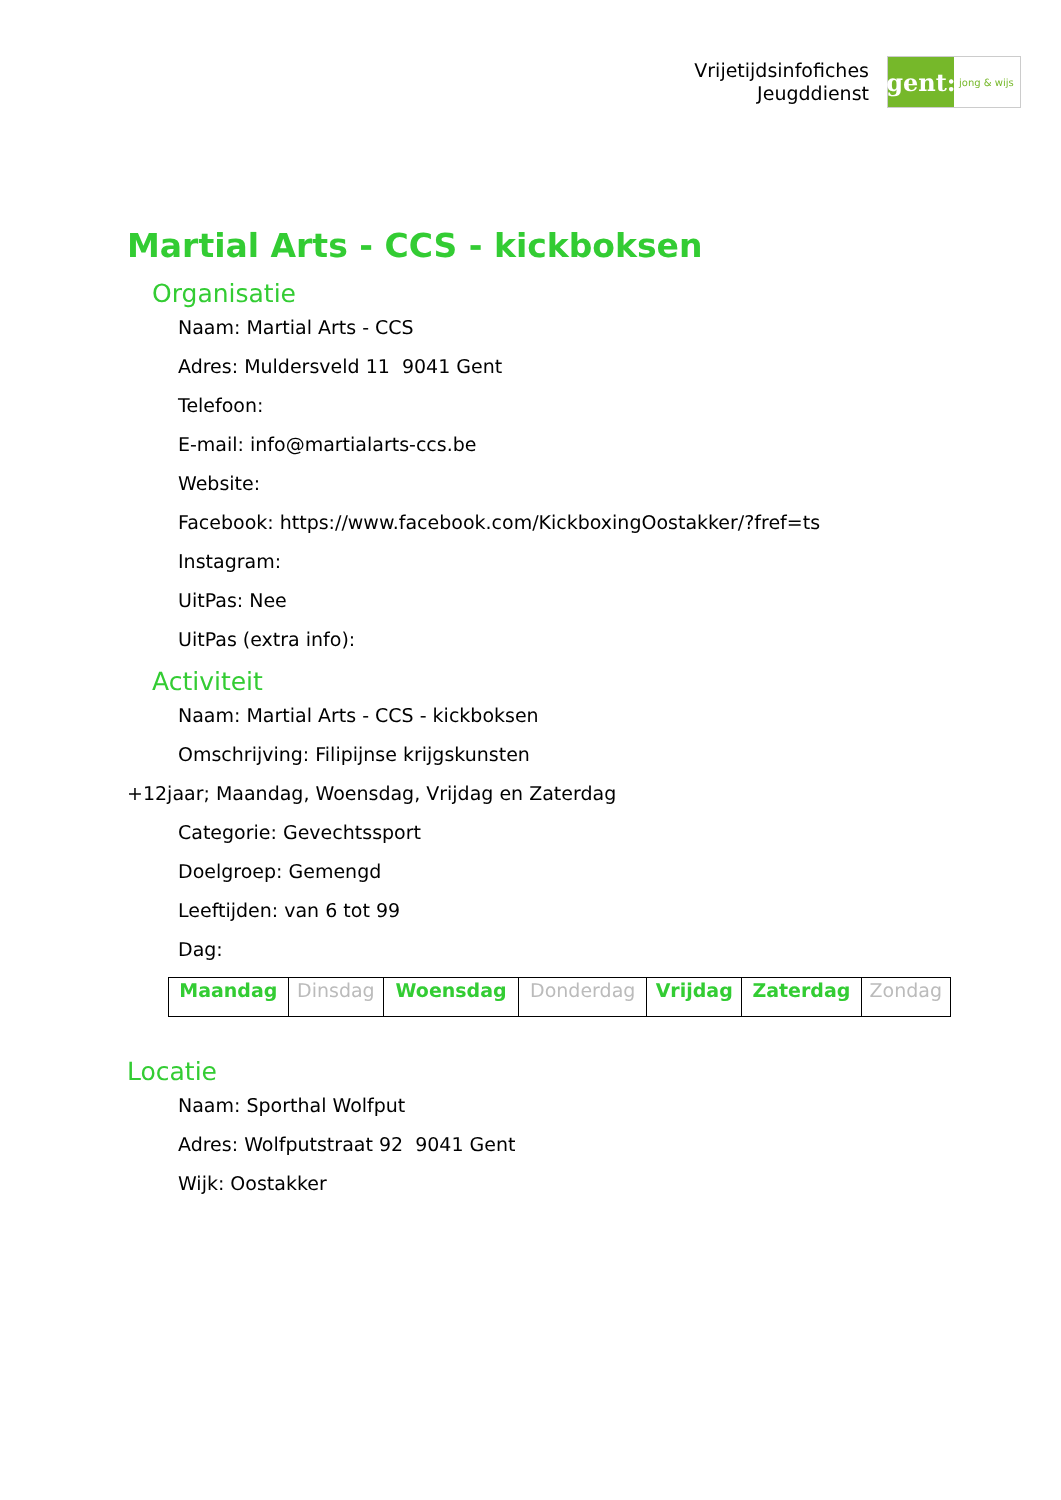Vrijetijdsinfofiches
Jeugddienst
gent:
jong & wijs
Martial Arts - CCS - kickboksen
Organisatie
Naam: Martial Arts - CCS
Adres: Muldersveld 11 9041 Gent
Telefoon:
E-mail: info@martialarts-ccs.be
Website:
Facebook: https://www.facebook.com/KickboxingOostakker/?fref=ts
Instagram:
UitPas: Nee
UitPas (extra info):
Activiteit
Naam: Martial Arts - CCS - kickboksen
Omschrijving: Filipijnse krijgskunsten
+12jaar; Maandag, Woensdag, Vrijdag en Zaterdag
Categorie: Gevechtssport
Doelgroep: Gemengd
Leeftijden: van 6 tot 99
Dag:
| Maandag | Dinsdag | Woensdag | Donderdag | Vrijdag | Zaterdag | Zondag |
Locatie
Naam: Sporthal Wolfput
Adres: Wolfputstraat 92 9041 Gent
Wijk: Oostakker